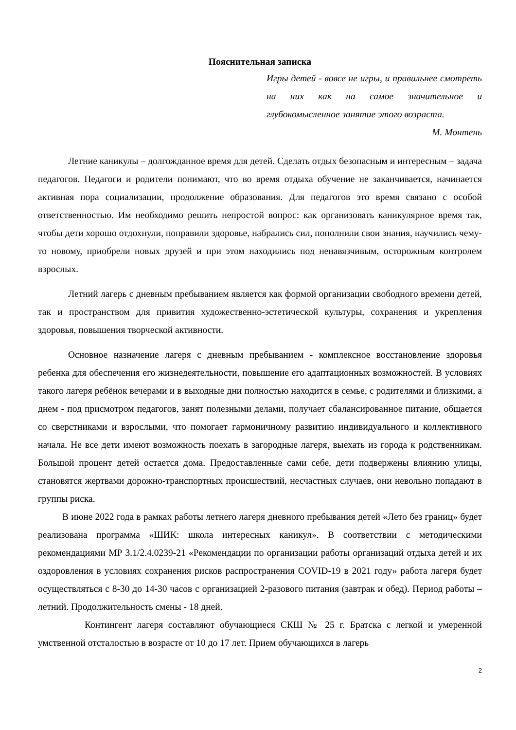Пояснительная записка
Игры детей - вовсе не игры, и правильнее смотреть на них как на самое значительное и глубокомысленное занятие этого возраста.
М. Монтень
Летние каникулы – долгожданное время для детей. Сделать отдых безопасным и интересным – задача педагогов. Педагоги и родители понимают, что во время отдыха обучение не заканчивается, начинается активная пора социализации, продолжение образования. Для педагогов это время связано с особой ответственностью. Им необходимо решить непростой вопрос: как организовать каникулярное время так, чтобы дети хорошо отдохнули, поправили здоровье, набрались сил, пополнили свои знания, научились чему-то новому, приобрели новых друзей и при этом находились под ненавязчивым, осторожным контролем взрослых.
Летний лагерь с дневным пребыванием является как формой организации свободного времени детей, так и пространством для привития художественно-эстетической культуры, сохранения и укрепления здоровья, повышения творческой активности.
Основное назначение лагеря с дневным пребыванием - комплексное восстановление здоровья ребенка для обеспечения его жизнедеятельности, повышение его адаптационных возможностей. В условиях такого лагеря ребёнок вечерами и в выходные дни полностью находится в семье, с родителями и близкими, а днем - под присмотром педагогов, занят полезными делами, получает сбалансированное питание, общается со сверстниками и взрослыми, что помогает гармоничному развитию индивидуального и коллективного начала. Не все дети имеют возможность поехать в загородные лагеря, выехать из города к родственникам. Большой процент детей остается дома. Предоставленные сами себе, дети подвержены влиянию улицы, становятся жертвами дорожно-транспортных происшествий, несчастных случаев, они невольно попадают в группы риска.
В июне 2022 года в рамках работы летнего лагеря дневного пребывания детей «Лето без границ» будет реализована программа «ШИК: школа интересных каникул». В соответствии с методическими рекомендациями МР 3.1/2.4.0239-21 «Рекомендации по организации работы организаций отдыха детей и их оздоровления в условиях сохранения рисков распространения COVID-19 в 2021 году» работа лагеря будет осуществляться с 8-30 до 14-30 часов с организацией 2-разового питания (завтрак и обед). Период работы – летний. Продолжительность смены - 18 дней.
Контингент лагеря составляют обучающиеся СКШ № 25 г. Братска с легкой и умеренной умственной отсталостью в возрасте от 10 до 17 лет. Прием обучающихся в лагерь
2